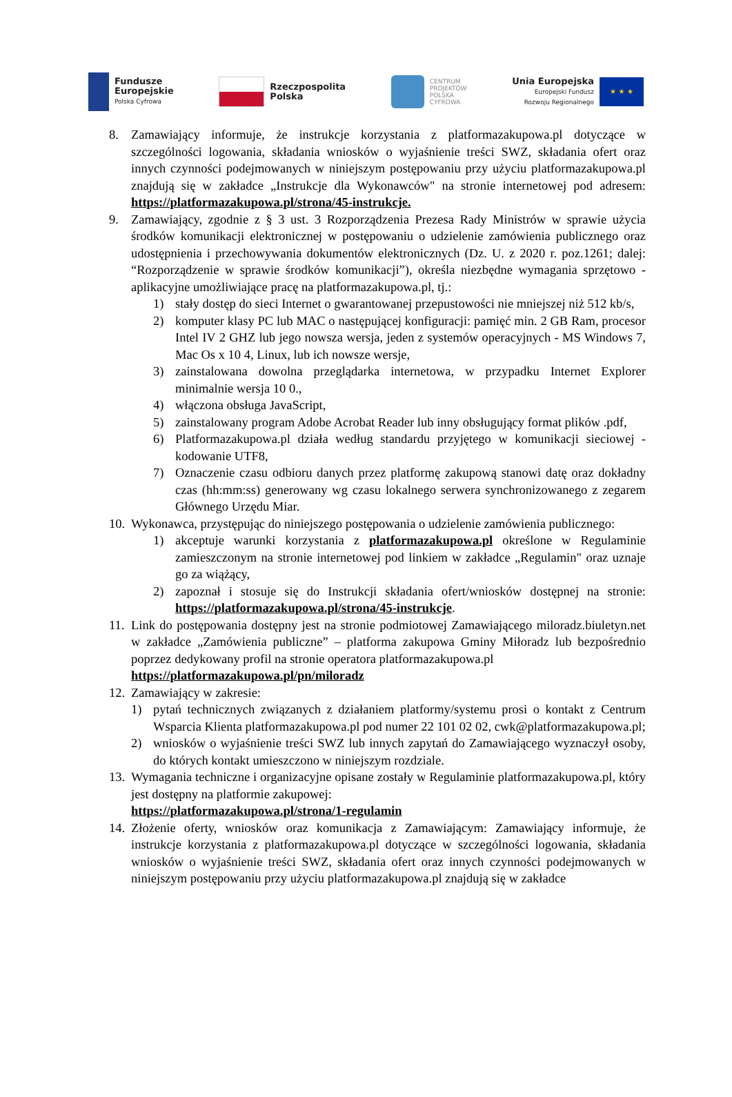Fundusze
Europejskie
Polska Cyfrowa
Rzeczpospolita
Polska
CENTRUM
PROJEKTÓW
POLSKA
CYFROWA
Unia Europejska
Europejski Fundusz
Rozwoju Regionalnego
★ ★ ★
8. Zamawiający informuje, że instrukcje korzystania z platformazakupowa.pl dotyczące w szczególności logowania, składania wniosków o wyjaśnienie treści SWZ, składania ofert oraz innych czynności podejmowanych w niniejszym postępowaniu przy użyciu platformazakupowa.pl znajdują się w zakładce „Instrukcje dla Wykonawców" na stronie internetowej pod adresem: https://platformazakupowa.pl/strona/45-instrukcje.
9. Zamawiający, zgodnie z § 3 ust. 3 Rozporządzenia Prezesa Rady Ministrów w sprawie użycia środków komunikacji elektronicznej w postępowaniu o udzielenie zamówienia publicznego oraz udostępnienia i przechowywania dokumentów elektronicznych (Dz. U. z 2020 r. poz.1261; dalej: “Rozporządzenie w sprawie środków komunikacji”), określa niezbędne wymagania sprzętowo - aplikacyjne umożliwiające pracę na platformazakupowa.pl, tj.:
1) stały dostęp do sieci Internet o gwarantowanej przepustowości nie mniejszej niż 512 kb/s,
2) komputer klasy PC lub MAC o następującej konfiguracji: pamięć min. 2 GB Ram, procesor Intel IV 2 GHZ lub jego nowsza wersja, jeden z systemów operacyjnych - MS Windows 7, Mac Os x 10 4, Linux, lub ich nowsze wersje,
3) zainstalowana dowolna przeglądarka internetowa, w przypadku Internet Explorer minimalnie wersja 10 0.,
4) włączona obsługa JavaScript,
5) zainstalowany program Adobe Acrobat Reader lub inny obsługujący format plików .pdf,
6) Platformazakupowa.pl działa według standardu przyjętego w komunikacji sieciowej - kodowanie UTF8,
7) Oznaczenie czasu odbioru danych przez platformę zakupową stanowi datę oraz dokładny czas (hh:mm:ss) generowany wg czasu lokalnego serwera synchronizowanego z zegarem Głównego Urzędu Miar.
10.
Wykonawca, przystępując do niniejszego postępowania o udzielenie zamówienia publicznego:
1) akceptuje warunki korzystania z platformazakupowa.pl określone w Regulaminie zamieszczonym na stronie internetowej pod linkiem w zakładce „Regulamin" oraz uznaje go za wiążący,
2) zapoznał i stosuje się do Instrukcji składania ofert/wniosków dostępnej na stronie: https://platformazakupowa.pl/strona/45-instrukcje.
11.
Link do postępowania dostępny jest na stronie podmiotowej Zamawiającego miloradz.biuletyn.net w zakładce „Zamówienia publiczne” – platforma zakupowa Gminy Miłoradz lub bezpośrednio poprzez dedykowany profil na stronie operatora platformazakupowa.pl
https://platformazakupowa.pl/pn/miloradz
12.
Zamawiający w zakresie:
1) pytań technicznych związanych z działaniem platformy/systemu prosi o kontakt z Centrum Wsparcia Klienta platformazakupowa.pl pod numer 22 101 02 02, cwk@platformazakupowa.pl;
2) wniosków o wyjaśnienie treści SWZ lub innych zapytań do Zamawiającego wyznaczył osoby, do których kontakt umieszczono w niniejszym rozdziale.
13.
Wymagania techniczne i organizacyjne opisane zostały w Regulaminie platformazakupowa.pl, który jest dostępny na platformie zakupowej:
https://platformazakupowa.pl/strona/1-regulamin
14.
Złożenie oferty, wniosków oraz komunikacja z Zamawiającym: Zamawiający informuje, że instrukcje korzystania z platformazakupowa.pl dotyczące w szczególności logowania, składania wniosków o wyjaśnienie treści SWZ, składania ofert oraz innych czynności podejmowanych w niniejszym postępowaniu przy użyciu platformazakupowa.pl znajdują się w zakładce